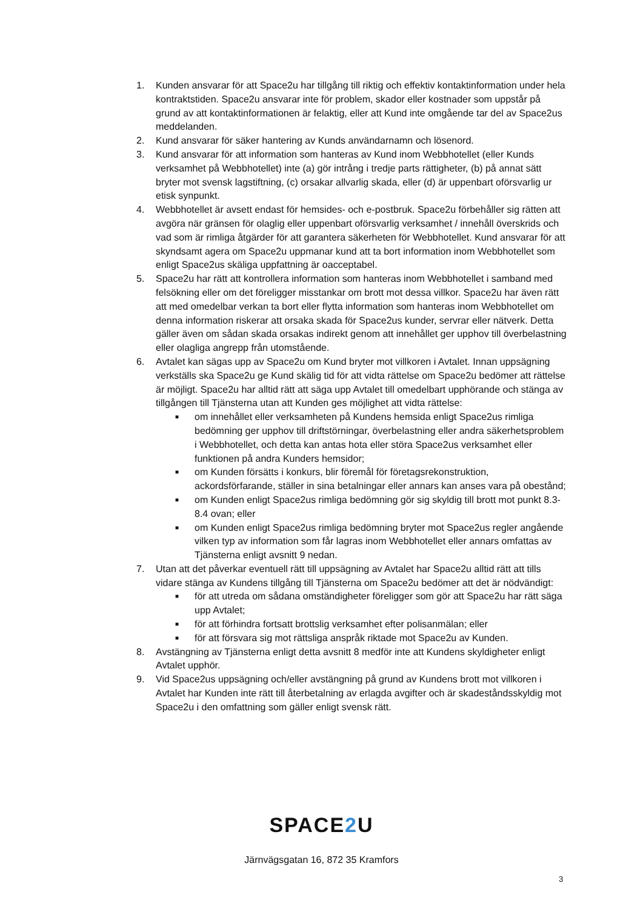1. Kunden ansvarar för att Space2u har tillgång till riktig och effektiv kontaktinformation under hela kontraktstiden. Space2u ansvarar inte för problem, skador eller kostnader som uppstår på grund av att kontaktinformationen är felaktig, eller att Kund inte omgående tar del av Space2us meddelanden.
2. Kund ansvarar för säker hantering av Kunds användarnamn och lösenord.
3. Kund ansvarar för att information som hanteras av Kund inom Webbhotellet (eller Kunds verksamhet på Webbhotellet) inte (a) gör intrång i tredje parts rättigheter, (b) på annat sätt bryter mot svensk lagstiftning, (c) orsakar allvarlig skada, eller (d) är uppenbart oförsvarlig ur etisk synpunkt.
4. Webbhotellet är avsett endast för hemsides- och e-postbruk. Space2u förbehåller sig rätten att avgöra när gränsen för olaglig eller uppenbart oförsvarlig verksamhet / innehåll överskrids och vad som är rimliga åtgärder för att garantera säkerheten för Webbhotellet. Kund ansvarar för att skyndsamt agera om Space2u uppmanar kund att ta bort information inom Webbhotellet som enligt Space2us skäliga uppfattning är oacceptabel.
5. Space2u har rätt att kontrollera information som hanteras inom Webbhotellet i samband med felsökning eller om det föreligger misstankar om brott mot dessa villkor. Space2u har även rätt att med omedelbar verkan ta bort eller flytta information som hanteras inom Webbhotellet om denna information riskerar att orsaka skada för Space2us kunder, servrar eller nätverk. Detta gäller även om sådan skada orsakas indirekt genom att innehållet ger upphov till överbelastning eller olagliga angrepp från utomstående.
6. Avtalet kan sägas upp av Space2u om Kund bryter mot villkoren i Avtalet. Innan uppsägning verkställs ska Space2u ge Kund skälig tid för att vidta rättelse om Space2u bedömer att rättelse är möjligt. Space2u har alltid rätt att säga upp Avtalet till omedelbart upphörande och stänga av tillgången till Tjänsterna utan att Kunden ges möjlighet att vidta rättelse:
■
om innehållet eller verksamheten på Kundens hemsida enligt Space2us rimliga bedömning ger upphov till driftstörningar, överbelastning eller andra säkerhetsproblem i Webbhotellet, och detta kan antas hota eller störa Space2us verksamhet eller funktionen på andra Kunders hemsidor;
■
om Kunden försätts i konkurs, blir föremål för företagsrekonstruktion, ackordsförfarande, ställer in sina betalningar eller annars kan anses vara på obestånd;
■
om Kunden enligt Space2us rimliga bedömning gör sig skyldig till brott mot punkt 8.3-8.4 ovan; eller
■
om Kunden enligt Space2us rimliga bedömning bryter mot Space2us regler angående vilken typ av information som får lagras inom Webbhotellet eller annars omfattas av Tjänsterna enligt avsnitt 9 nedan.
7. Utan att det påverkar eventuell rätt till uppsägning av Avtalet har Space2u alltid rätt att tills vidare stänga av Kundens tillgång till Tjänsterna om Space2u bedömer att det är nödvändigt:
■
för att utreda om sådana omständigheter föreligger som gör att Space2u har rätt säga upp Avtalet;
■
för att förhindra fortsatt brottslig verksamhet efter polisanmälan; eller
■
för att försvara sig mot rättsliga anspråk riktade mot Space2u av Kunden.
8. Avstängning av Tjänsterna enligt detta avsnitt 8 medför inte att Kundens skyldigheter enligt Avtalet upphör.
9. Vid Space2us uppsägning och/eller avstängning på grund av Kundens brott mot villkoren i Avtalet har Kunden inte rätt till återbetalning av erlagda avgifter och är skadeståndsskyldig mot Space2u i den omfattning som gäller enligt svensk rätt.
SPACE2 U
Järnvägsgatan 16, 872 35 Kramfors
3